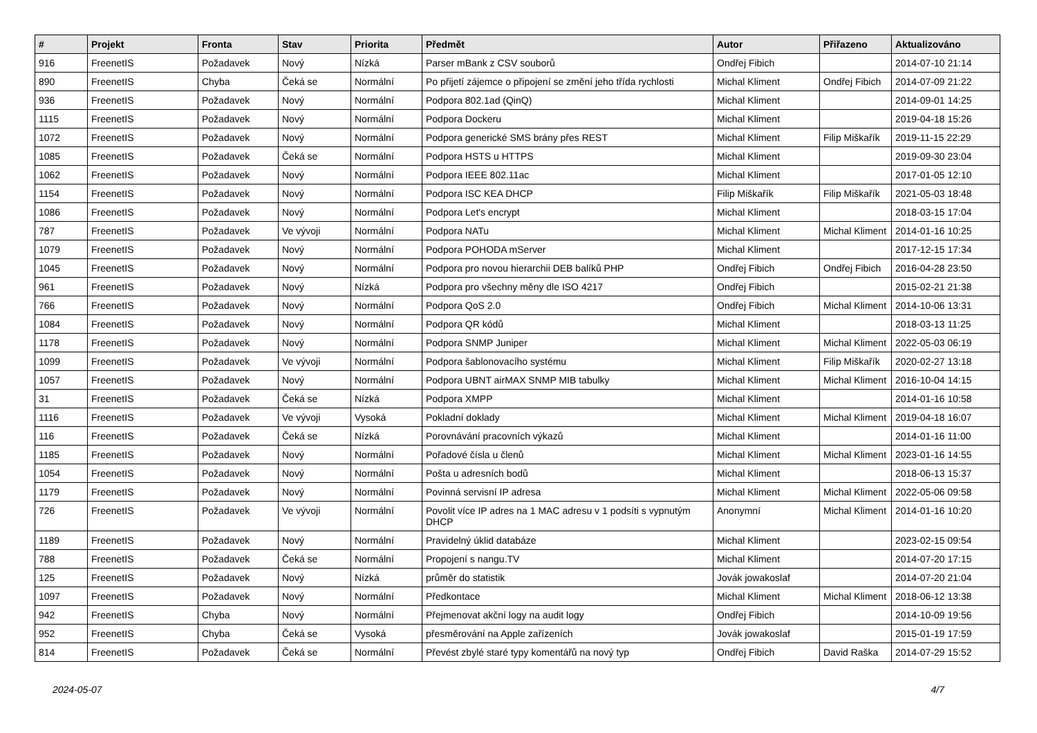| # | Projekt | Fronta | Stav | Priorita | Předmět | Autor | Přiřazeno | Aktualizováno |
| --- | --- | --- | --- | --- | --- | --- | --- | --- |
| 916 | FreenetIS | Požadavek | Nový | Nízká | Parser mBank z CSV souborů | Ondřej Fibich | | 2014-07-10 21:14 |
| 890 | FreenetIS | Chyba | Čeká se | Normální | Po přijetí zájemce o připojení se změní jeho třída rychlosti | Michal Kliment | Ondřej Fibich | 2014-07-09 21:22 |
| 936 | FreenetIS | Požadavek | Nový | Normální | Podpora 802.1ad (QinQ) | Michal Kliment | | 2014-09-01 14:25 |
| 1115 | FreenetIS | Požadavek | Nový | Normální | Podpora Dockeru | Michal Kliment | | 2019-04-18 15:26 |
| 1072 | FreenetIS | Požadavek | Nový | Normální | Podpora generické SMS brány přes REST | Michal Kliment | Filip Miškařík | 2019-11-15 22:29 |
| 1085 | FreenetIS | Požadavek | Čeká se | Normální | Podpora HSTS u HTTPS | Michal Kliment | | 2019-09-30 23:04 |
| 1062 | FreenetIS | Požadavek | Nový | Normální | Podpora IEEE 802.11ac | Michal Kliment | | 2017-01-05 12:10 |
| 1154 | FreenetIS | Požadavek | Nový | Normální | Podpora ISC KEA DHCP | Filip Miškařík | Filip Miškařík | 2021-05-03 18:48 |
| 1086 | FreenetIS | Požadavek | Nový | Normální | Podpora Let's encrypt | Michal Kliment | | 2018-03-15 17:04 |
| 787 | FreenetIS | Požadavek | Ve vývoji | Normální | Podpora NATu | Michal Kliment | Michal Kliment | 2014-01-16 10:25 |
| 1079 | FreenetIS | Požadavek | Nový | Normální | Podpora POHODA mServer | Michal Kliment | | 2017-12-15 17:34 |
| 1045 | FreenetIS | Požadavek | Nový | Normální | Podpora pro novou hierarchii DEB balíků PHP | Ondřej Fibich | Ondřej Fibich | 2016-04-28 23:50 |
| 961 | FreenetIS | Požadavek | Nový | Nízká | Podpora pro všechny měny dle ISO 4217 | Ondřej Fibich | | 2015-02-21 21:38 |
| 766 | FreenetIS | Požadavek | Nový | Normální | Podpora QoS 2.0 | Ondřej Fibich | Michal Kliment | 2014-10-06 13:31 |
| 1084 | FreenetIS | Požadavek | Nový | Normální | Podpora QR kódů | Michal Kliment | | 2018-03-13 11:25 |
| 1178 | FreenetIS | Požadavek | Nový | Normální | Podpora SNMP Juniper | Michal Kliment | Michal Kliment | 2022-05-03 06:19 |
| 1099 | FreenetIS | Požadavek | Ve vývoji | Normální | Podpora šablonovacího systému | Michal Kliment | Filip Miškařík | 2020-02-27 13:18 |
| 1057 | FreenetIS | Požadavek | Nový | Normální | Podpora UBNT airMAX SNMP MIB tabulky | Michal Kliment | Michal Kliment | 2016-10-04 14:15 |
| 31 | FreenetIS | Požadavek | Čeká se | Nízká | Podpora XMPP | Michal Kliment | | 2014-01-16 10:58 |
| 1116 | FreenetIS | Požadavek | Ve vývoji | Vysoká | Pokladní doklady | Michal Kliment | Michal Kliment | 2019-04-18 16:07 |
| 116 | FreenetIS | Požadavek | Čeká se | Nízká | Porovnávání pracovních výkazů | Michal Kliment | | 2014-01-16 11:00 |
| 1185 | FreenetIS | Požadavek | Nový | Normální | Pořadové čísla u členů | Michal Kliment | Michal Kliment | 2023-01-16 14:55 |
| 1054 | FreenetIS | Požadavek | Nový | Normální | Pošta u adresních bodů | Michal Kliment | | 2018-06-13 15:37 |
| 1179 | FreenetIS | Požadavek | Nový | Normální | Povinná servisní IP adresa | Michal Kliment | Michal Kliment | 2022-05-06 09:58 |
| 726 | FreenetIS | Požadavek | Ve vývoji | Normální | Povolit více IP adres na 1 MAC adresu v 1 podsíti s vypnutým DHCP | Anonymní | Michal Kliment | 2014-01-16 10:20 |
| 1189 | FreenetIS | Požadavek | Nový | Normální | Pravidelný úklid databáze | Michal Kliment | | 2023-02-15 09:54 |
| 788 | FreenetIS | Požadavek | Čeká se | Normální | Propojení s nangu.TV | Michal Kliment | | 2014-07-20 17:15 |
| 125 | FreenetIS | Požadavek | Nový | Nízká | průměr do statistik | Jovák jowakoslaf | | 2014-07-20 21:04 |
| 1097 | FreenetIS | Požadavek | Nový | Normální | Předkontace | Michal Kliment | Michal Kliment | 2018-06-12 13:38 |
| 942 | FreenetIS | Chyba | Nový | Normální | Přejmenovat akční logy na audit logy | Ondřej Fibich | | 2014-10-09 19:56 |
| 952 | FreenetIS | Chyba | Čeká se | Vysoká | přesměrování na Apple zařízeních | Jovák jowakoslaf | | 2015-01-19 17:59 |
| 814 | FreenetIS | Požadavek | Čeká se | Normální | Převést zbylé staré typy komentářů na nový typ | Ondřej Fibich | David Raška | 2014-07-29 15:52 |
2024-05-07 4/7